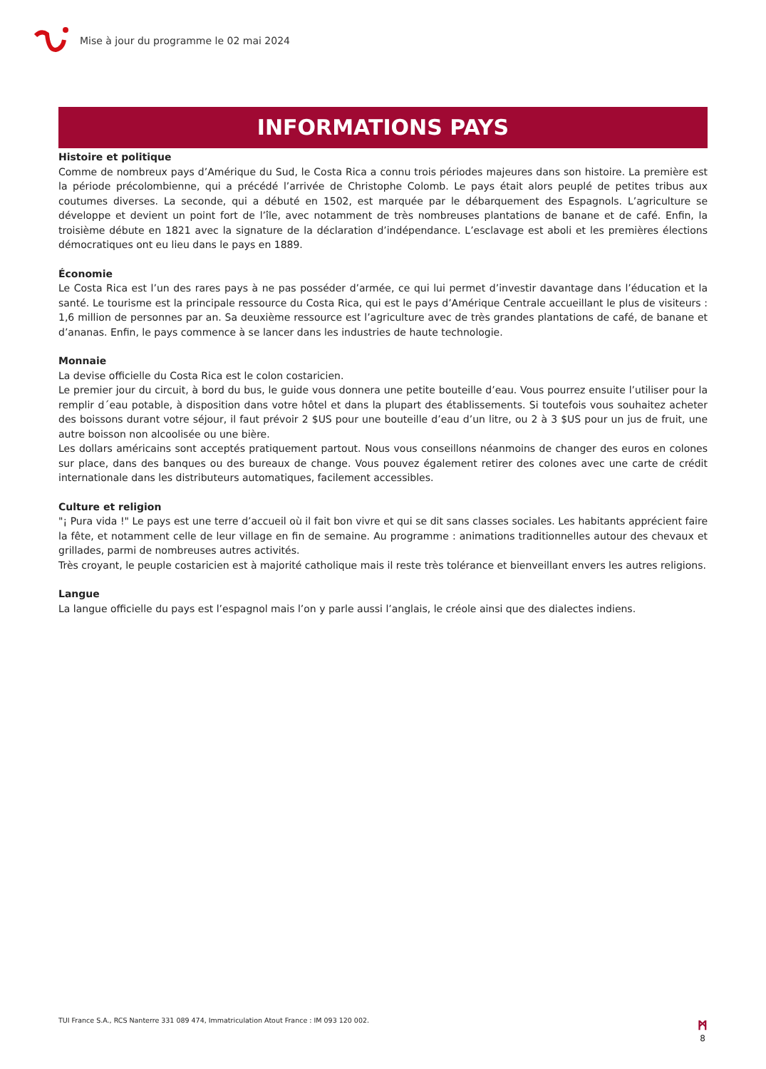Mise à jour du programme le 02 mai 2024
INFORMATIONS PAYS
Histoire et politique
Comme de nombreux pays d’Amérique du Sud, le Costa Rica a connu trois périodes majeures dans son histoire. La première est la période précolombienne, qui a précédé l’arrivée de Christophe Colomb. Le pays était alors peuplé de petites tribus aux coutumes diverses. La seconde, qui a débuté en 1502, est marquée par le débarquement des Espagnols. L’agriculture se développe et devient un point fort de l’île, avec notamment de très nombreuses plantations de banane et de café. Enfin, la troisième débute en 1821 avec la signature de la déclaration d’indépendance. L’esclavage est aboli et les premières élections démocratiques ont eu lieu dans le pays en 1889.
Économie
Le Costa Rica est l’un des rares pays à ne pas posséder d’armée, ce qui lui permet d’investir davantage dans l’éducation et la santé. Le tourisme est la principale ressource du Costa Rica, qui est le pays d’Amérique Centrale accueillant le plus de visiteurs : 1,6 million de personnes par an. Sa deuxième ressource est l’agriculture avec de très grandes plantations de café, de banane et d’ananas. Enfin, le pays commence à se lancer dans les industries de haute technologie.
Monnaie
La devise officielle du Costa Rica est le colon costaricien.
Le premier jour du circuit, à bord du bus, le guide vous donnera une petite bouteille d’eau. Vous pourrez ensuite l’utiliser pour la remplir d´eau potable, à disposition dans votre hôtel et dans la plupart des établissements. Si toutefois vous souhaitez acheter des boissons durant votre séjour, il faut prévoir 2 $US pour une bouteille d’eau d’un litre, ou 2 à 3 $US pour un jus de fruit, une autre boisson non alcoolisée ou une bière.
Les dollars américains sont acceptés pratiquement partout. Nous vous conseillons néanmoins de changer des euros en colones sur place, dans des banques ou des bureaux de change. Vous pouvez également retirer des colones avec une carte de crédit internationale dans les distributeurs automatiques, facilement accessibles.
Culture et religion
"¡ Pura vida !" Le pays est une terre d’accueil où il fait bon vivre et qui se dit sans classes sociales. Les habitants apprécient faire la fête, et notamment celle de leur village en fin de semaine. Au programme : animations traditionnelles autour des chevaux et grillades, parmi de nombreuses autres activités.
Très croyant, le peuple costaricien est à majorité catholique mais il reste très tolérance et bienveillant envers les autres religions.
Langue
La langue officielle du pays est l’espagnol mais l’on y parle aussi l’anglais, le créole ainsi que des dialectes indiens.
TUI France S.A., RCS Nanterre 331 089 474, Immatriculation Atout France : IM 093 120 002. ᛗ
8